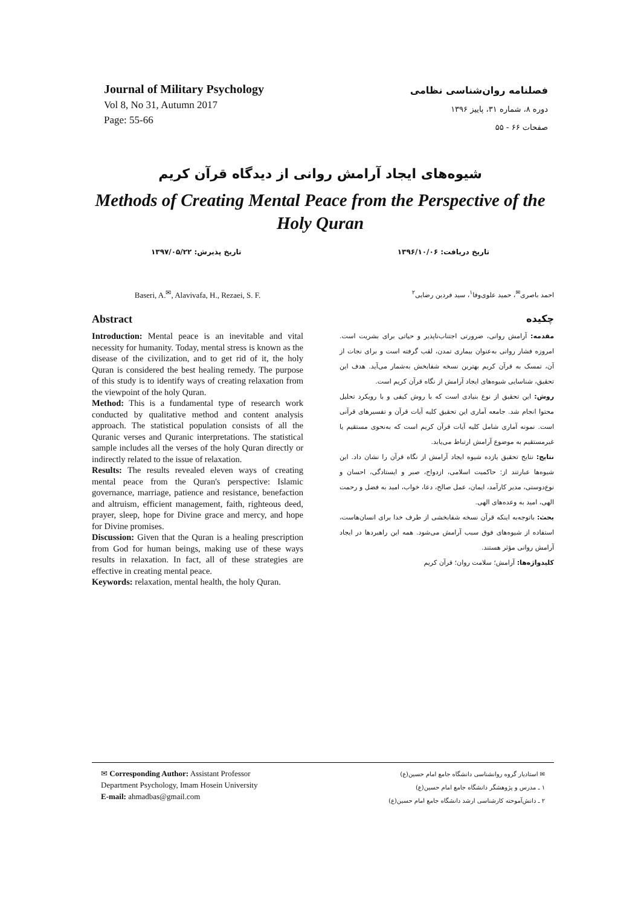Journal of Military Psychology
Vol 8, No 31, Autumn 2017
Page: 55-66
فصلنامه روان‌شناسی نظامی
دوره ۸، شماره ۳۱، پاییز ۱۳۹۶
صفحات ۶۶ - ۵۵
شیوه‌های ایجاد آرامش روانی از دیدگاه قرآن کریم
Methods of Creating Mental Peace from the Perspective of the Holy Quran
تاریخ پذیرش: ۱۳۹۷/۰۵/۲۲ تاریخ دریافت: ۱۳۹۶/۱۰/۰۶
Baseri, A.<sup>✉</sup>, Alavivafa, H., Rezaei, S. F.
Abstract
Introduction: Mental peace is an inevitable and vital necessity for humanity. Today, mental stress is known as the disease of the civilization, and to get rid of it, the holy Quran is considered the best healing remedy. The purpose of this study is to identify ways of creating relaxation from the viewpoint of the holy Quran.
Method: This is a fundamental type of research work conducted by qualitative method and content analysis approach. The statistical population consists of all the Quranic verses and Quranic interpretations. The statistical sample includes all the verses of the holy Quran directly or indirectly related to the issue of relaxation.
Results: The results revealed eleven ways of creating mental peace from the Quran's perspective: Islamic governance, marriage, patience and resistance, benefaction and altruism, efficient management, faith, righteous deed, prayer, sleep, hope for Divine grace and mercy, and hope for Divine promises.
Discussion: Given that the Quran is a healing prescription from God for human beings, making use of these ways results in relaxation. In fact, all of these strategies are effective in creating mental peace.
Keywords: relaxation, mental health, the holy Quran.
احمد باصری<sup>✉</sup>، حمید علوی‌وفا<sup>۱</sup>، سید فردین رضایی<sup>۲</sup>
چکیده
مقدمه: آرامش روانی، ضرورتی اجتناب‌ناپذیر و حیاتی برای بشریت است. امروزه فشار روانی به‌عنوان بیماری تمدن، لقب گرفته است و برای نجات از آن، تمسک به قرآن کریم بهترین نسخه شفابخش به‌شمار می‌آید. هدف این تحقیق، شناسایی شیوه‌های ایجاد آرامش از نگاه قرآن کریم است.
روش: این تحقیق از نوع بنیادی است که با روش کیفی و با رویکرد تحلیل محتوا انجام شد. جامعه آماری این تحقیق کلیه آیات قرآن و تفسیرهای قرآنی است. نمونه آماری شامل کلیه آیات قرآن کریم است که به‌نحوی مستقیم یا غیرمستقیم به موضوع آرامش ارتباط می‌یابد.
نتایج: نتایج تحقیق یازده شیوه ایجاد آرامش از نگاه قرآن را نشان داد. این شیوه‌ها عبارتند از: حاکمیت اسلامی، ازدواج، صبر و ایستادگی، احسان و نوع‌دوستی، مدیر کارآمد، ایمان، عمل صالح، دعا، خواب، امید به فضل و رحمت الهی، امید به وعده‌های الهی.
بحث: باتوجه‌به اینکه قرآن نسخه شفابخشی از طرف خدا برای انسان‌هاست، استفاده از شیوه‌های فوق سبب آرامش می‌شود. همه این راهبردها در ایجاد آرامش روانی مؤثر هستند.
کلیدواژه‌ها: آرامش؛ سلامت روان؛ قرآن کریم
✉ Corresponding Author: Assistant Professor
Department Psychology, Imam Hosein University
E-mail: ahmadbas@gmail.com
✉ استادیار گروه روانشناسی دانشگاه جامع امام حسین(ع)
۱ ـ مدرس و پژوهشگر دانشگاه جامع امام حسین(ع)
۲ ـ دانش‌آموخته کارشناسی ارشد دانشگاه جامع امام حسین(ع)